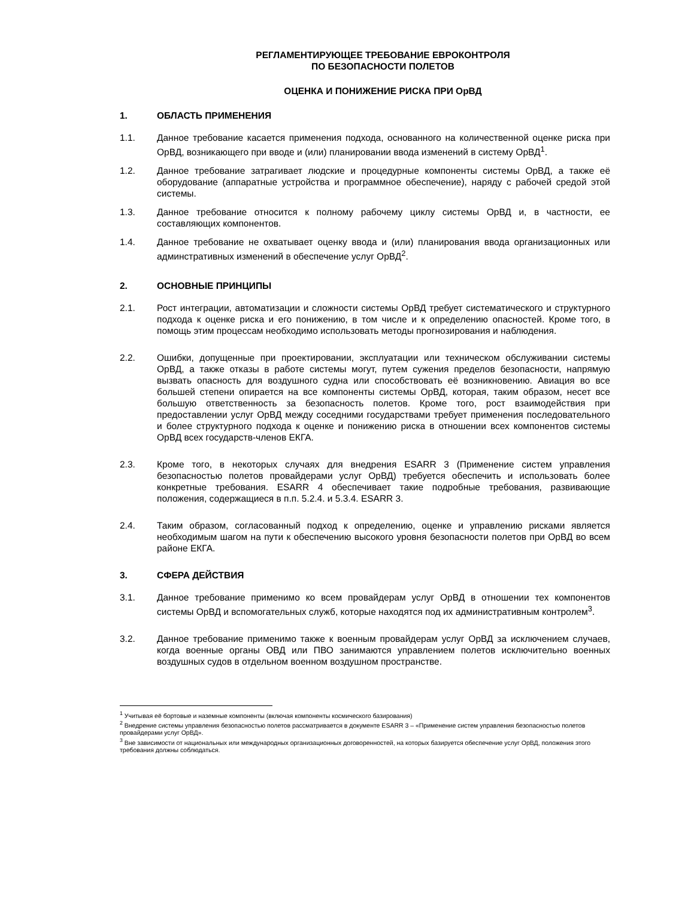РЕГЛАМЕНТИРУЮЩЕЕ ТРЕБОВАНИЕ ЕВРОКОНТРОЛЯ
ПО БЕЗОПАСНОСТИ ПОЛЕТОВ
ОЦЕНКА И ПОНИЖЕНИЕ РИСКА ПРИ ОрВД
1. ОБЛАСТЬ ПРИМЕНЕНИЯ
1.1. Данное требование касается применения подхода, основанного на количественной оценке риска при ОрВД, возникающего при вводе и (или) планировании ввода изменений в систему ОрВД<sup>1</sup>.
1.2. Данное требование затрагивает людские и процедурные компоненты системы ОрВД, а также её оборудование (аппаратные устройства и программное обеспечение), наряду с рабочей средой этой системы.
1.3. Данное требование относится к полному рабочему циклу системы ОрВД и, в частности, ее составляющих компонентов.
1.4. Данное требование не охватывает оценку ввода и (или) планирования ввода организационных или админстративных изменений в обеспечение услуг ОрВД<sup>2</sup>.
2. ОСНОВНЫЕ ПРИНЦИПЫ
2.1. Рост интеграции, автоматизации и сложности системы ОрВД требует систематического и структурного подхода к оценке риска и его понижению, в том числе и к определению опасностей. Кроме того, в помощь этим процессам необходимо использовать методы прогнозирования и наблюдения.
2.2. Ошибки, допущенные при проектировании, эксплуатации или техническом обслуживании системы ОрВД, а также отказы в работе системы могут, путем сужения пределов безопасности, напрямую вызвать опасность для воздушного судна или способствовать её возникновению. Авиация во все большей степени опирается на все компоненты системы ОрВД, которая, таким образом, несет все большую ответственность за безопасность полетов. Кроме того, рост взаимодействия при предоставлении услуг ОрВД между соседними государствами требует применения последовательного и более структурного подхода к оценке и понижению риска в отношении всех компонентов системы ОрВД всех государств-членов ЕКГА.
2.3. Кроме того, в некоторых случаях для внедрения ESARR 3 (Применение систем управления безопасностью полетов провайдерами услуг ОрВД) требуется обеспечить и использовать более конкретные требования. ESARR 4 обеспечивает такие подробные требования, развивающие положения, содержащиеся в п.п. 5.2.4. и 5.3.4. ESARR 3.
2.4. Таким образом, согласованный подход к определению, оценке и управлению рисками является необходимым шагом на пути к обеспечению высокого уровня безопасности полетов при ОрВД во всем районе ЕКГА.
3. СФЕРА ДЕЙСТВИЯ
3.1. Данное требование применимо ко всем провайдерам услуг ОрВД в отношении тех компонентов системы ОрВД и вспомогательных служб, которые находятся под их административным контролем<sup>3</sup>.
3.2. Данное требование применимо также к военным провайдерам услуг ОрВД за исключением случаев, когда военные органы ОВД или ПВО занимаются управлением полетов исключительно военных воздушных судов в отдельном военном воздушном пространстве.
<sup>1</sup> Учитывая её бортовые и наземные компоненты (включая компоненты космического базирования)
<sup>2</sup> Внедрение системы управления безопасностью полетов рассматривается в документе ESARR 3 – «Применение систем управления безопасностью полетов провайдерами услуг ОрВД».
<sup>3</sup> Вне зависимости от национальных или международных организационных договоренностей, на которых базируется обеспечение услуг ОрВД, положения этого требования должны соблюдаться.